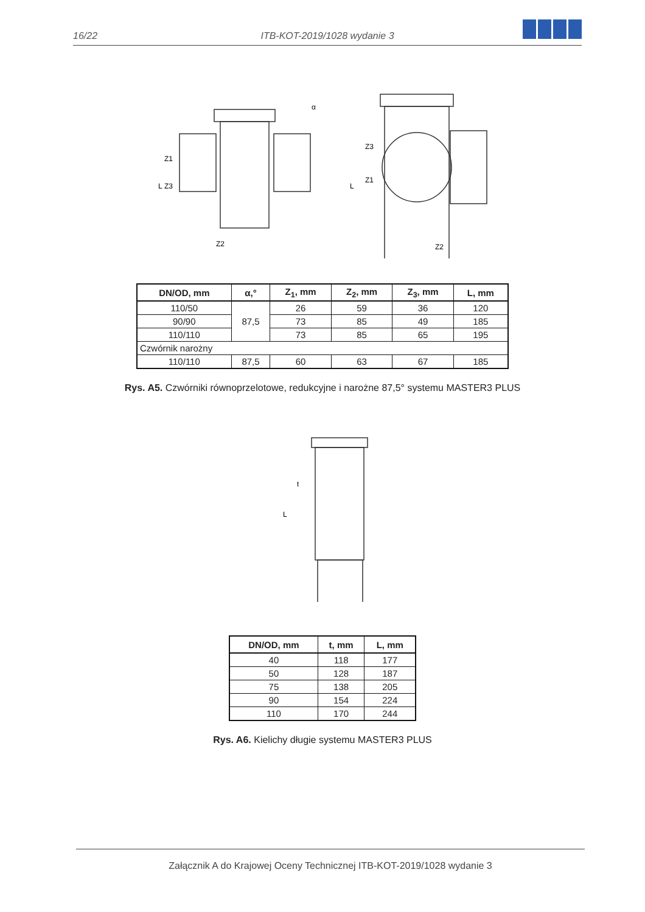16/22
ITB-KOT-2019/1028 wydanie 3
L
L
Z1
Z3
Z3
Z1
Z2
Z2
α
| DN/OD, mm | α,° | Z<sub>1</sub>, mm | Z<sub>2</sub>, mm | Z<sub>3</sub>, mm | L, mm |
| --- | --- | --- | --- | --- | --- |
| 110/50 | 87,5 | 26 | 59 | 36 | 120 |
| 90/90 | | 73 | 85 | 49 | 185 |
| 110/110 | | 73 | 85 | 65 | 195 |
| Czwórnik narożny | | | | | |
| 110/110 | 87,5 | 60 | 63 | 67 | 185 |
Rys. A5. Czwórniki równoprzelotowe, redukcyjne i narożne 87,5° systemu MASTER3 PLUS
L
t
| DN/OD, mm | t, mm | L, mm |
| --- | --- | --- |
| 40 | 118 | 177 |
| 50 | 128 | 187 |
| 75 | 138 | 205 |
| 90 | 154 | 224 |
| 110 | 170 | 244 |
Rys. A6. Kielichy długie systemu MASTER3 PLUS
Załącznik A do Krajowej Oceny Technicznej ITB-KOT-2019/1028 wydanie 3